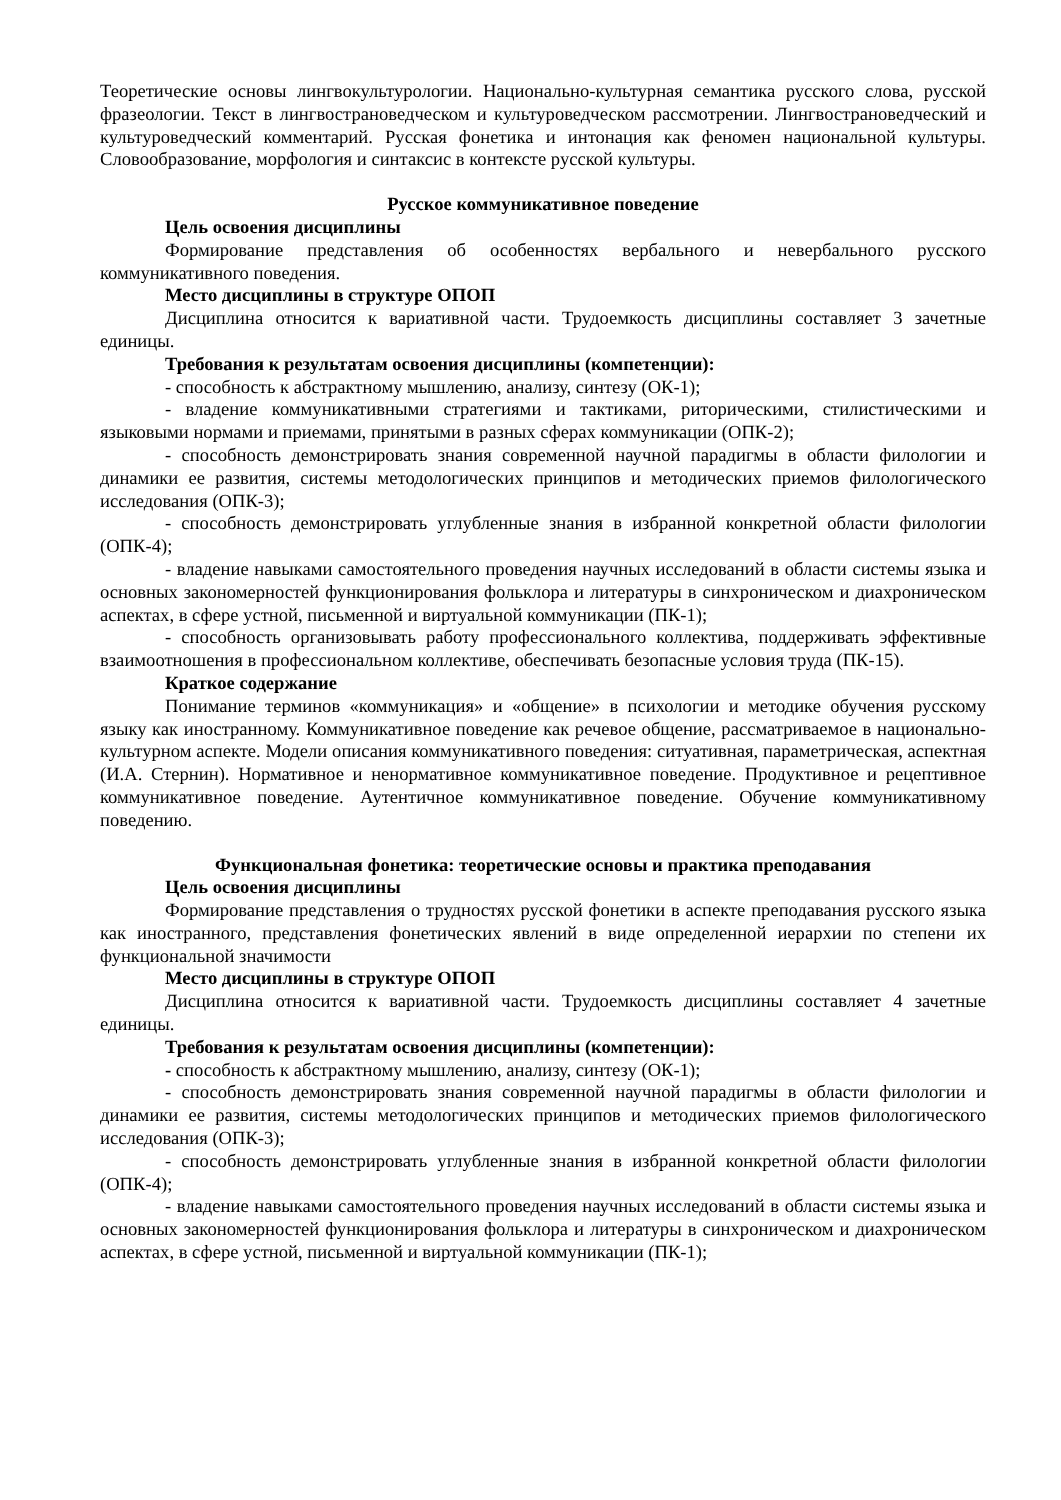Теоретические основы лингвокультурологии. Национально-культурная семантика русского слова, русской фразеологии. Текст в лингвострановедческом и культуроведческом рассмотрении. Лингвострановедческий и культуроведческий комментарий. Русская фонетика и интонация как феномен национальной культуры. Словообразование, морфология и синтаксис в контексте русской культуры.
Русское коммуникативное поведение
Цель освоения дисциплины
Формирование представления об особенностях вербального и невербального русского коммуникативного поведения.
Место дисциплины в структуре ОПОП
Дисциплина относится к вариативной части. Трудоемкость дисциплины составляет 3 зачетные единицы.
Требования к результатам освоения дисциплины (компетенции):
- способность к абстрактному мышлению, анализу, синтезу (ОК-1);
- владение коммуникативными стратегиями и тактиками, риторическими, стилистическими и языковыми нормами и приемами, принятыми в разных сферах коммуникации (ОПК-2);
- способность демонстрировать знания современной научной парадигмы в области филологии и динамики ее развития, системы методологических принципов и методических приемов филологического исследования (ОПК-3);
- способность демонстрировать углубленные знания в избранной конкретной области филологии (ОПК-4);
- владение навыками самостоятельного проведения научных исследований в области системы языка и основных закономерностей функционирования фольклора и литературы в синхроническом и диахроническом аспектах, в сфере устной, письменной и виртуальной коммуникации (ПК-1);
- способность организовывать работу профессионального коллектива, поддерживать эффективные взаимоотношения в профессиональном коллективе, обеспечивать безопасные условия труда (ПК-15).
Краткое содержание
Понимание терминов «коммуникация» и «общение» в психологии и методике обучения русскому языку как иностранному. Коммуникативное поведение как речевое общение, рассматриваемое в национально-культурном аспекте. Модели описания коммуникативного поведения: ситуативная, параметрическая, аспектная (И.А. Стернин). Нормативное и ненормативное коммуникативное поведение. Продуктивное и рецептивное коммуникативное поведение. Аутентичное коммуникативное поведение. Обучение коммуникативному поведению.
Функциональная фонетика: теоретические основы и практика преподавания
Цель освоения дисциплины
Формирование представления о трудностях русской фонетики в аспекте преподавания русского языка как иностранного, представления фонетических явлений в виде определенной иерархии по степени их функциональной значимости
Место дисциплины в структуре ОПОП
Дисциплина относится к вариативной части. Трудоемкость дисциплины составляет 4 зачетные единицы.
Требования к результатам освоения дисциплины (компетенции):
- способность к абстрактному мышлению, анализу, синтезу (ОК-1);
- способность демонстрировать знания современной научной парадигмы в области филологии и динамики ее развития, системы методологических принципов и методических приемов филологического исследования (ОПК-3);
- способность демонстрировать углубленные знания в избранной конкретной области филологии (ОПК-4);
- владение навыками самостоятельного проведения научных исследований в области системы языка и основных закономерностей функционирования фольклора и литературы в синхроническом и диахроническом аспектах, в сфере устной, письменной и виртуальной коммуникации (ПК-1);